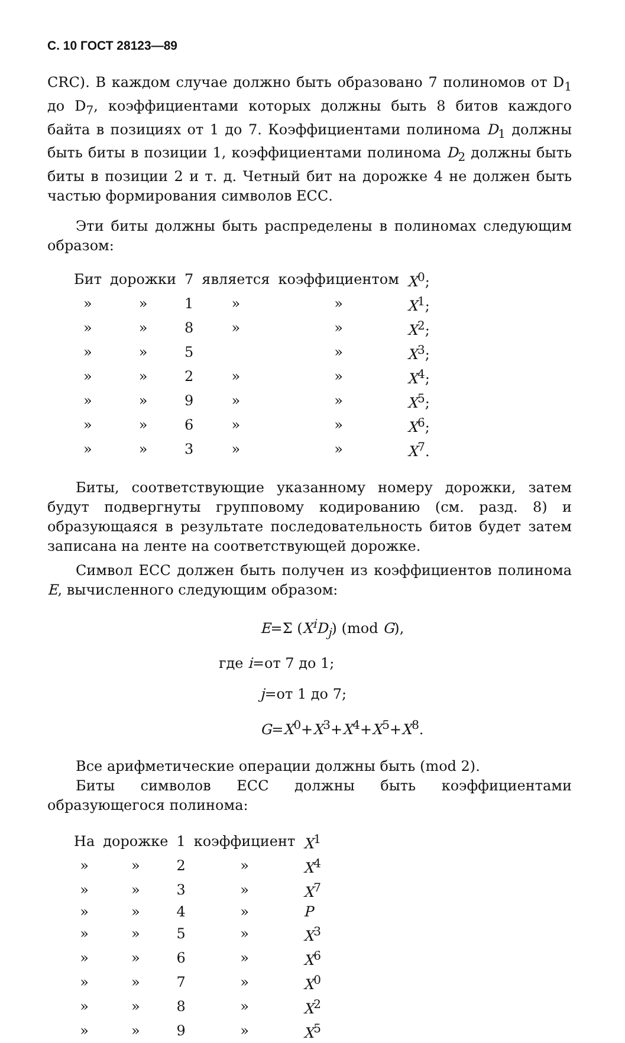С. 10 ГОСТ 28123—89
CRC). В каждом случае должно быть образовано 7 полиномов от D<sub>1</sub> до D<sub>7</sub>, коэффициентами которых должны быть 8 битов каждого байта в позициях от 1 до 7. Коэффициентами полинома D<sub>1</sub> должны быть биты в позиции 1, коэффициентами полинома D<sub>2</sub> должны быть биты в позиции 2 и т. д. Четный бит на дорожке 4 не должен быть частью формирования символов ЕСС.
Эти биты должны быть распределены в полиномах следующим образом:
| Бит | дорожки | 7 | является | коэффициентом | X<sup>0</sup>; |
| » | » | 1 | » | » | X<sup>1</sup>; |
| » | » | 8 | » | » | X<sup>2</sup>; |
| » | » | 5 | | » | X<sup>3</sup>; |
| » | » | 2 | » | » | X<sup>4</sup>; |
| » | » | 9 | » | » | X<sup>5</sup>; |
| » | » | 6 | » | » | X<sup>6</sup>; |
| » | » | 3 | » | » | X<sup>7</sup>. |
Биты, соответствующие указанному номеру дорожки, затем будут подвергнуты групповому кодированию (см. разд. 8) и образующаяся в результате последовательность битов будет затем записана на ленте на соответствующей дорожке.
Символ ЕСС должен быть получен из коэффициентов полинома E, вычисленного следующим образом:
E=Σ (X<sup>i</sup>D<sub>j</sub>) (mod G),
где i=от 7 до 1;
j=от 1 до 7;
G=X<sup>0</sup>+X<sup>3</sup>+X<sup>4</sup>+X<sup>5</sup>+X<sup>8</sup>.
Все арифметические операции должны быть (mod 2).
Биты символов ЕСС должны быть коэффициентами образующегося полинома:
| На | дорожке | 1 | коэффициент | X<sup>1</sup> |
| » | » | 2 | » | X<sup>4</sup> |
| » | » | 3 | » | X<sup>7</sup> |
| » | » | 4 | » | P |
| » | » | 5 | » | X<sup>3</sup> |
| » | » | 6 | » | X<sup>6</sup> |
| » | » | 7 | » | X<sup>0</sup> |
| » | » | 8 | » | X<sup>2</sup> |
| » | » | 9 | » | X<sup>5</sup> |